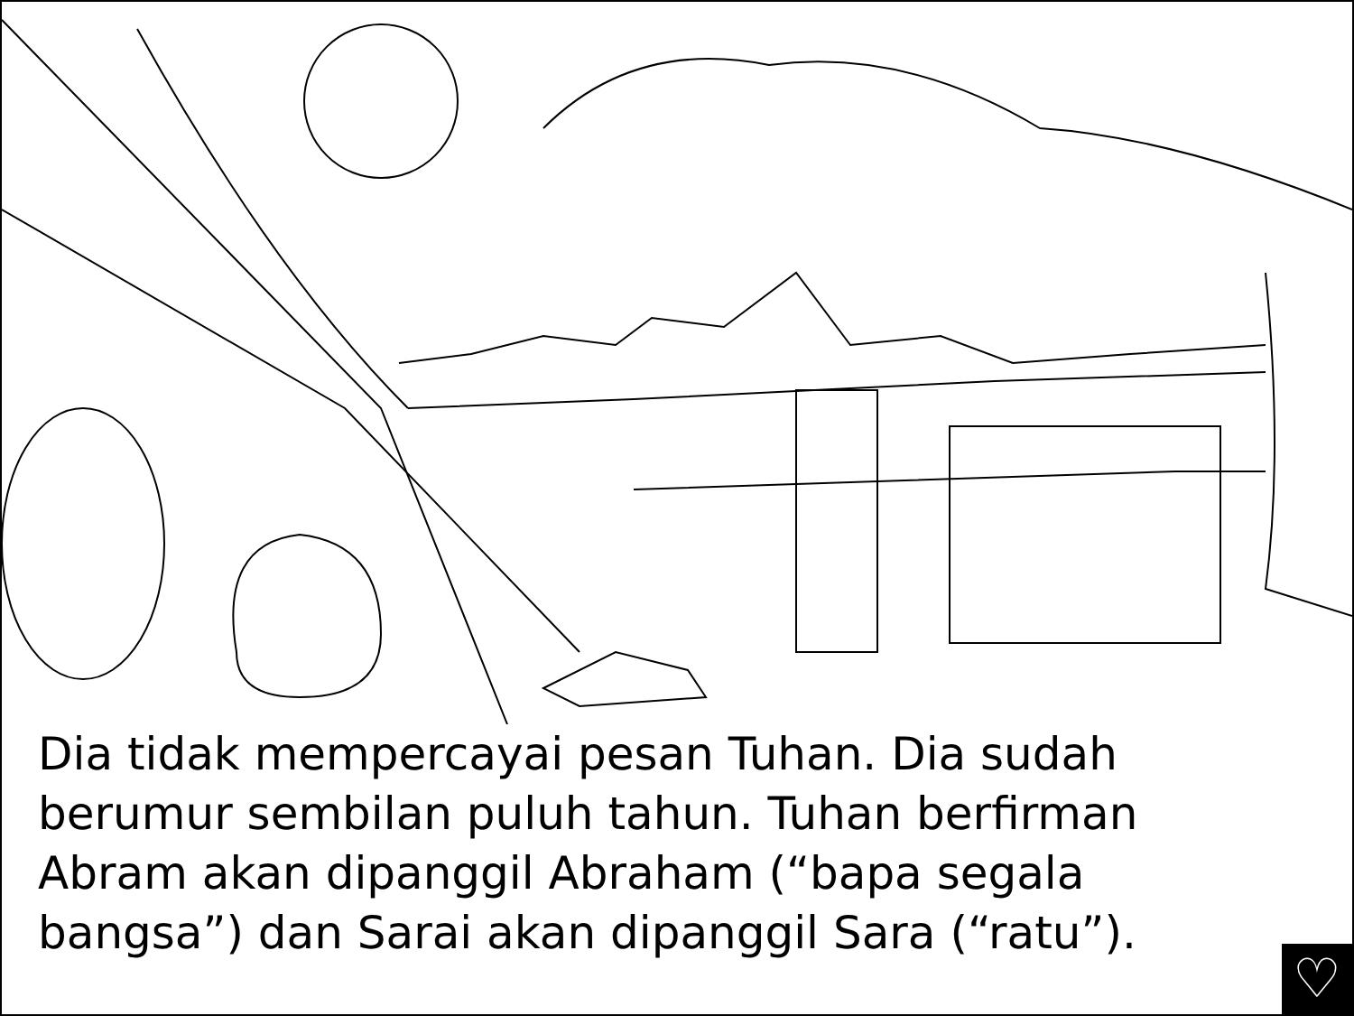Dia tidak mempercayai pesan Tuhan. Dia sudah berumur sembilan puluh tahun. Tuhan berfirman Abram akan dipanggil Abraham (“bapa segala bangsa”) dan Sarai akan dipanggil Sara (“ratu”).
♡